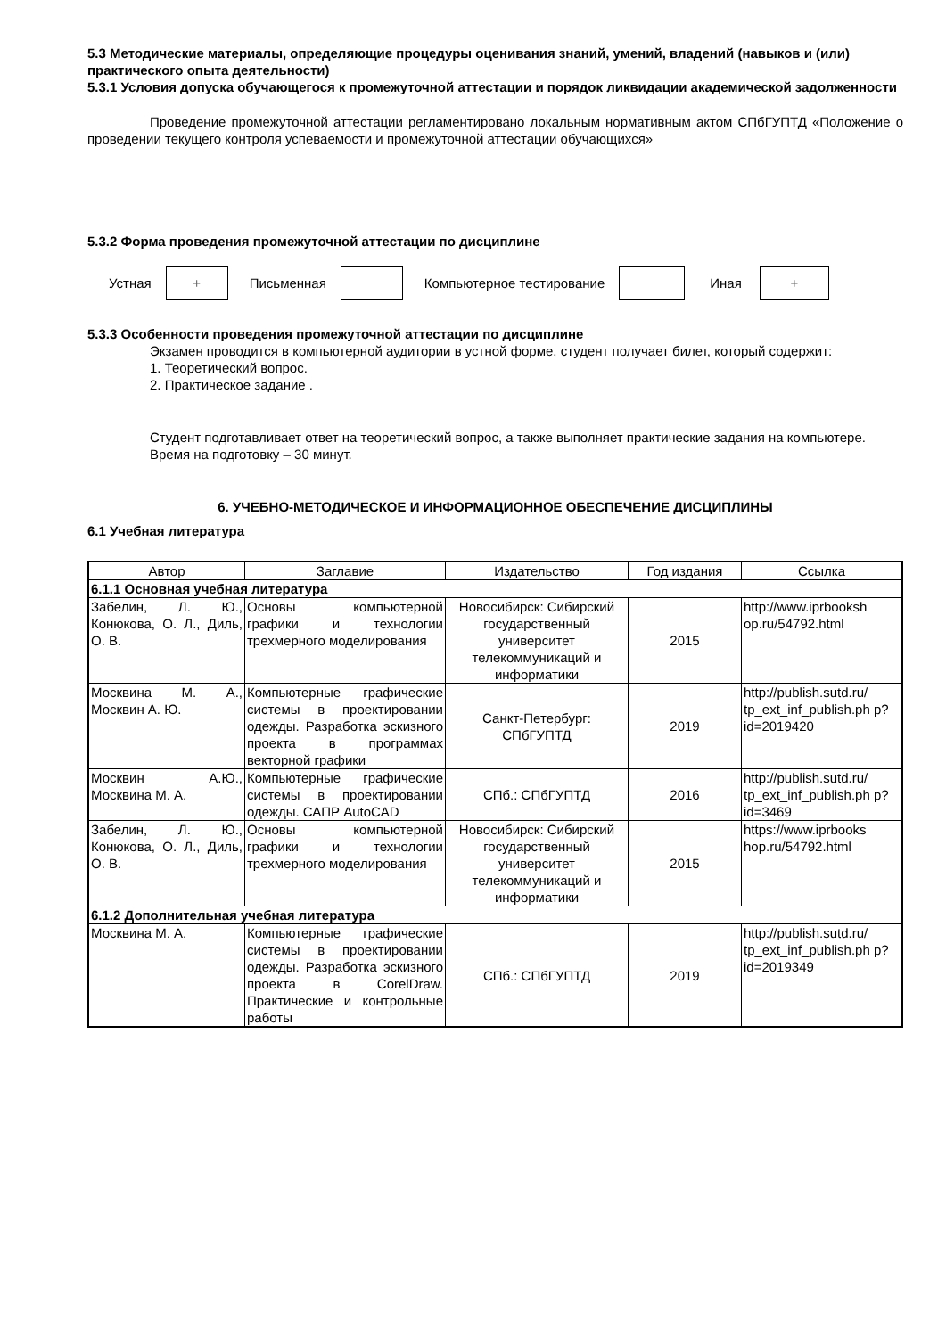5.3 Методические материалы, определяющие процедуры оценивания знаний, умений, владений (навыков и (или) практического опыта деятельности)
5.3.1 Условия допуска обучающегося к промежуточной аттестации и порядок ликвидации академической задолженности
Проведение промежуточной аттестации регламентировано локальным нормативным актом СПбГУПТД «Положение о проведении текущего контроля успеваемости и промежуточной аттестации обучающихся»
5.3.2 Форма проведения промежуточной аттестации по дисциплине
Устная
+
Письменная Компьютерное тестирование Иная
+
5.3.3 Особенности проведения промежуточной аттестации по дисциплине
Экзамен проводится в компьютерной аудитории в устной форме, студент получает билет, который содержит:
1. Теоретический вопрос.
2. Практическое задание .
Студент подготавливает ответ на теоретический вопрос, а также выполняет практические задания на компьютере.
Время на подготовку – 30 минут.
6. УЧЕБНО-МЕТОДИЧЕСКОЕ И ИНФОРМАЦИОННОЕ ОБЕСПЕЧЕНИЕ ДИСЦИПЛИНЫ
6.1 Учебная литература
| Автор | Заглавие | Издательство | Год издания | Ссылка |
| --- | --- | --- | --- | --- |
| 6.1.1 Основная учебная литература | | | | |
| Забелин, Л. Ю., Конюкова, О. Л., Диль, О. В. | Основы компьютерной графики и технологии трехмерного моделирования | Новосибирск: Сибирский государственный университет телекоммуникаций и информатики | 2015 | http://www.iprbooksh op.ru/54792.html |
| Москвина М. А., Москвин А. Ю. | Компьютерные графические системы в проектировании одежды. Разработка эскизного проекта в программах векторной графики | Санкт-Петербург: СПбГУПТД | 2019 | http://publish.sutd.ru/ tp_ext_inf_publish.ph p?id=2019420 |
| Москвин А.Ю., Москвина М. А. | Компьютерные графические системы в проектировании одежды. САПР AutoCAD | СПб.: СПбГУПТД | 2016 | http://publish.sutd.ru/ tp_ext_inf_publish.ph p?id=3469 |
| Забелин, Л. Ю., Конюкова, О. Л., Диль, О. В. | Основы компьютерной графики и технологии трехмерного моделирования | Новосибирск: Сибирский государственный университет телекоммуникаций и информатики | 2015 | https://www.iprbooks hop.ru/54792.html |
| 6.1.2 Дополнительная учебная литература | | | | |
| Москвина М. А. | Компьютерные графические системы в проектировании одежды. Разработка эскизного проекта в CorelDraw. Практические и контрольные работы | СПб.: СПбГУПТД | 2019 | http://publish.sutd.ru/ tp_ext_inf_publish.ph p?id=2019349 |